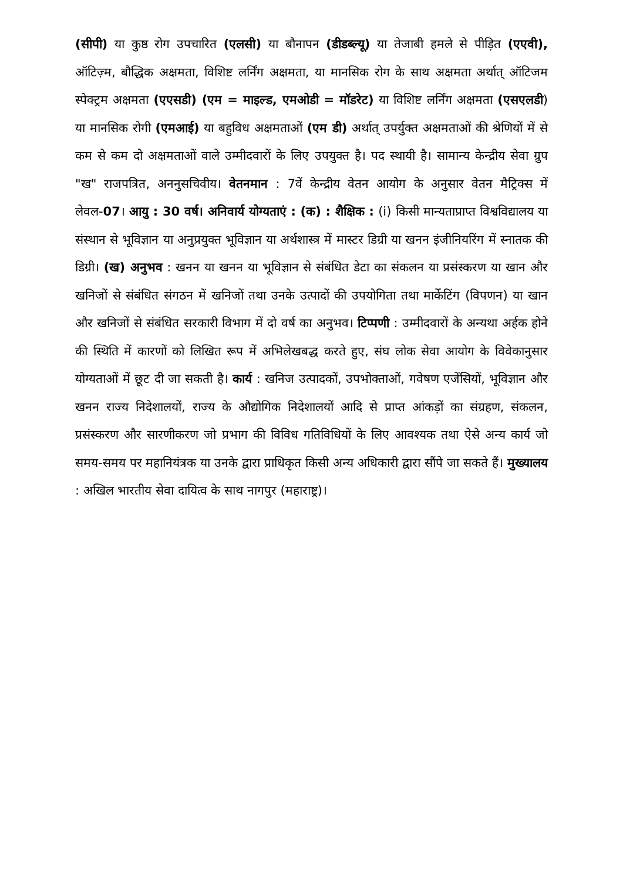(सीपी) या कुष्ठ रोग उपचारित (एलसी) या बौनापन (डीडब्ल्यू) या तेजाबी हमले से पीड़ित (एएवी), ऑटिज़्म, बौद्धिक अक्षमता, विशिष्ट लर्निंग अक्षमता, या मानसिक रोग के साथ अक्षमता अर्थात् ऑटिजम स्पेक्ट्रम अक्षमता (एएसडी) (एम = माइल्ड, एमओडी = मॉडरेट) या विशिष्ट लर्निंग अक्षमता (एसएलडी) या मानसिक रोगी (एमआई) या बहुविध अक्षमताओं (एम डी) अर्थात् उपर्युक्त अक्षमताओं की श्रेणियों में से कम से कम दो अक्षमताओं वाले उम्मीदवारों के लिए उपयुक्त है। पद स्थायी है। सामान्य केन्द्रीय सेवा ग्रुप "ख" राजपत्रित, अननुसचिवीय। वेतनमान : 7वें केन्द्रीय वेतन आयोग के अनुसार वेतन मैट्रिक्स में लेवल-07। आयु : 30 वर्ष। अनिवार्य योग्यताएं : (क) : शैक्षिक : (i) किसी मान्यताप्राप्त विश्वविद्यालय या संस्थान से भूविज्ञान या अनुप्रयुक्त भूविज्ञान या अर्थशास्त्र में मास्टर डिग्री या खनन इंजीनियरिंग में स्नातक की डिग्री। (ख) अनुभव : खनन या खनन या भूविज्ञान से संबंधित डेटा का संकलन या प्रसंस्करण या खान और खनिजों से संबंधित संगठन में खनिजों तथा उनके उत्पादों की उपयोगिता तथा मार्केटिंग (विपणन) या खान और खनिजों से संबंधित सरकारी विभाग में दो वर्ष का अनुभव। टिप्पणी : उम्मीदवारों के अन्यथा अर्हक होने की स्थिति में कारणों को लिखित रूप में अभिलेखबद्ध करते हुए, संघ लोक सेवा आयोग के विवेकानुसार योग्यताओं में छूट दी जा सकती है। कार्य : खनिज उत्पादकों, उपभोक्ताओं, गवेषण एजेंसियों, भूविज्ञान और खनन राज्य निदेशालयों, राज्य के औद्योगिक निदेशालयों आदि से प्राप्त आंकड़ों का संग्रहण, संकलन, प्रसंस्करण और सारणीकरण जो प्रभाग की विविध गतिविधियों के लिए आवश्यक तथा ऐसे अन्य कार्य जो समय-समय पर महानियंत्रक या उनके द्वारा प्राधिकृत किसी अन्य अधिकारी द्वारा सौंपे जा सकते हैं। मुख्यालय : अखिल भारतीय सेवा दायित्व के साथ नागपुर (महाराष्ट्र)।